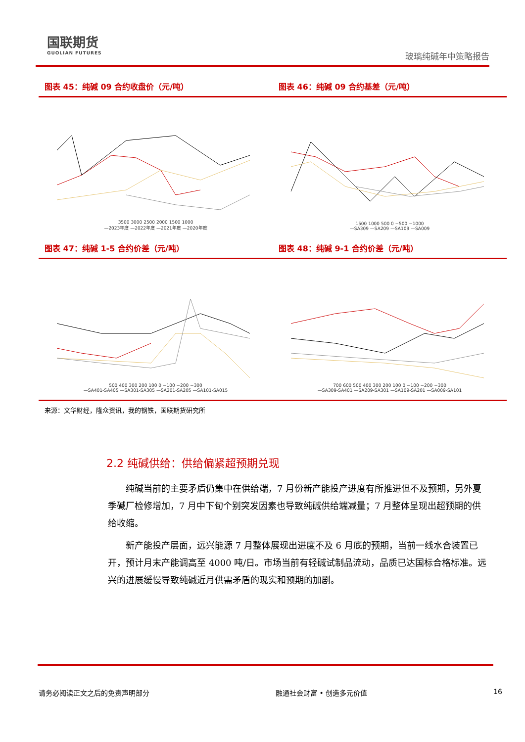国联期货
GUOLIAN FUTURES
玻璃纯碱年中策略报告
图表 45：纯碱 09 合约收盘价（元/吨）
3500 3000 2500 2000 1500 1000
—2023年度 —2022年度 —2021年度 —2020年度
图表 46：纯碱 09 合约基差（元/吨）
1500 1000 500 0 −500 −1000
—SA309 —SA209 —SA109 —SA009
图表 47：纯碱 1-5 合约价差（元/吨）
500 400 300 200 100 0 −100 −200 −300
—SA401-SA405 —SA301-SA305 —SA201-SA205 —SA101-SA015
图表 48：纯碱 9-1 合约价差（元/吨）
700 600 500 400 300 200 100 0 −100 −200 −300
—SA309-SA401 —SA209-SA301 —SA109-SA201 —SA009-SA101
来源：文华财经，隆众资讯，我的钢铁，国联期货研究所
2.2 纯碱供给：供给偏紧超预期兑现
纯碱当前的主要矛盾仍集中在供给端，7 月份新产能投产进度有所推进但不及预期，另外夏季碱厂检修增加，7 月中下旬个别突发因素也导致纯碱供给端减量；7 月整体呈现出超预期的供给收缩。
新产能投产层面，远兴能源 7 月整体展现出进度不及 6 月底的预期，当前一线水合装置已开，预计月末产能调高至 4000 吨/日。市场当前有轻碱试制品流动，品质已达国标合格标准。远兴的进展缓慢导致纯碱近月供需矛盾的现实和预期的加剧。
请务必阅读正文之后的免责声明部分 融通社会财富 • 创造多元价值 16